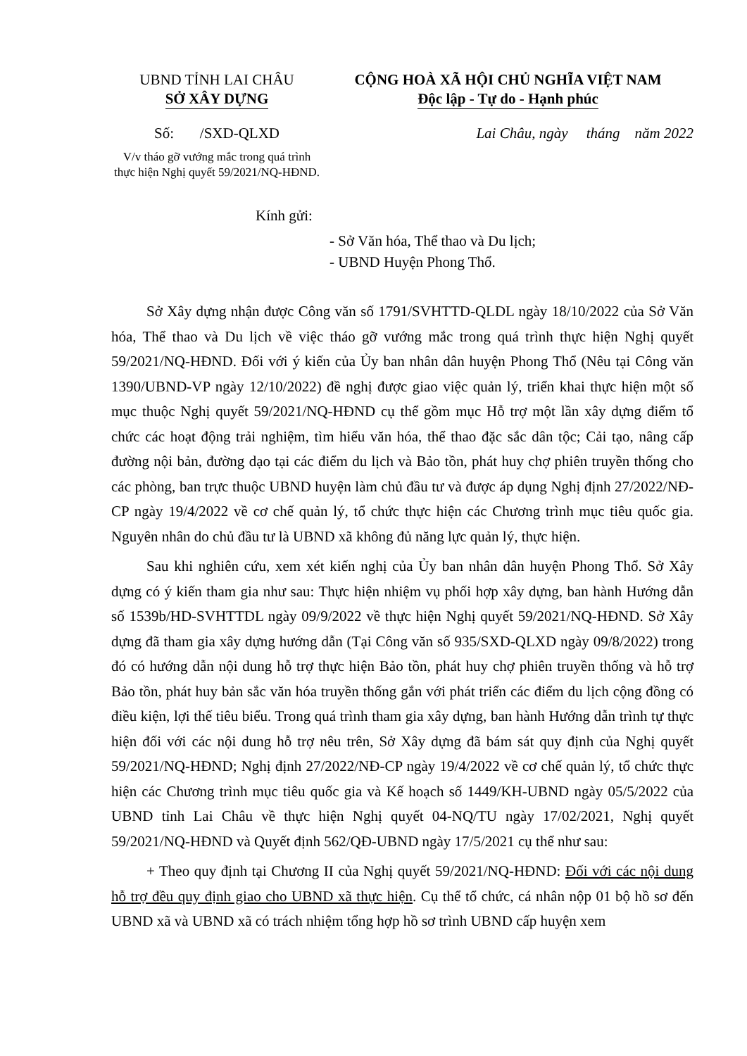UBND TỈNH LAI CHÂU
SỞ XÂY DỰNG
CỘNG HOÀ XÃ HỘI CHỦ NGHĨA VIỆT NAM
Độc lập - Tự do - Hạnh phúc
Số: /SXD-QLXD Lai Châu, ngày tháng năm 2022
V/v tháo gỡ vướng mắc trong quá trình thực hiện Nghị quyết 59/2021/NQ-HĐND.
Kính gửi:
- Sở Văn hóa, Thể thao và Du lịch;
- UBND Huyện Phong Thổ.
Sở Xây dựng nhận được Công văn số 1791/SVHTTD-QLDL ngày 18/10/2022 của Sở Văn hóa, Thể thao và Du lịch về việc tháo gỡ vướng mắc trong quá trình thực hiện Nghị quyết 59/2021/NQ-HĐND. Đối với ý kiến của Ủy ban nhân dân huyện Phong Thổ (Nêu tại Công văn 1390/UBND-VP ngày 12/10/2022) đề nghị được giao việc quản lý, triển khai thực hiện một số mục thuộc Nghị quyết 59/2021/NQ-HĐND cụ thể gồm mục Hỗ trợ một lần xây dựng điểm tổ chức các hoạt động trải nghiệm, tìm hiểu văn hóa, thể thao đặc sắc dân tộc; Cải tạo, nâng cấp đường nội bản, đường dạo tại các điểm du lịch và Bảo tồn, phát huy chợ phiên truyền thống cho các phòng, ban trực thuộc UBND huyện làm chủ đầu tư và được áp dụng Nghị định 27/2022/NĐ-CP ngày 19/4/2022 về cơ chế quản lý, tổ chức thực hiện các Chương trình mục tiêu quốc gia. Nguyên nhân do chủ đầu tư là UBND xã không đủ năng lực quản lý, thực hiện.
Sau khi nghiên cứu, xem xét kiến nghị của Ủy ban nhân dân huyện Phong Thổ. Sở Xây dựng có ý kiến tham gia như sau: Thực hiện nhiệm vụ phối hợp xây dựng, ban hành Hướng dẫn số 1539b/HD-SVHTTDL ngày 09/9/2022 về thực hiện Nghị quyết 59/2021/NQ-HĐND. Sở Xây dựng đã tham gia xây dựng hướng dẫn (Tại Công văn số 935/SXD-QLXD ngày 09/8/2022) trong đó có hướng dẫn nội dung hỗ trợ thực hiện Bảo tồn, phát huy chợ phiên truyền thống và hỗ trợ Bảo tồn, phát huy bản sắc văn hóa truyền thống gắn với phát triển các điểm du lịch cộng đồng có điều kiện, lợi thế tiêu biểu. Trong quá trình tham gia xây dựng, ban hành Hướng dẫn trình tự thực hiện đối với các nội dung hỗ trợ nêu trên, Sở Xây dựng đã bám sát quy định của Nghị quyết 59/2021/NQ-HĐND; Nghị định 27/2022/NĐ-CP ngày 19/4/2022 về cơ chế quản lý, tổ chức thực hiện các Chương trình mục tiêu quốc gia và Kế hoạch số 1449/KH-UBND ngày 05/5/2022 của UBND tỉnh Lai Châu về thực hiện Nghị quyết 04-NQ/TU ngày 17/02/2021, Nghị quyết 59/2021/NQ-HĐND và Quyết định 562/QĐ-UBND ngày 17/5/2021 cụ thể như sau:
+ Theo quy định tại Chương II của Nghị quyết 59/2021/NQ-HĐND: Đối với các nội dung hỗ trợ đều quy định giao cho UBND xã thực hiện. Cụ thể tổ chức, cá nhân nộp 01 bộ hồ sơ đến UBND xã và UBND xã có trách nhiệm tổng hợp hồ sơ trình UBND cấp huyện xem